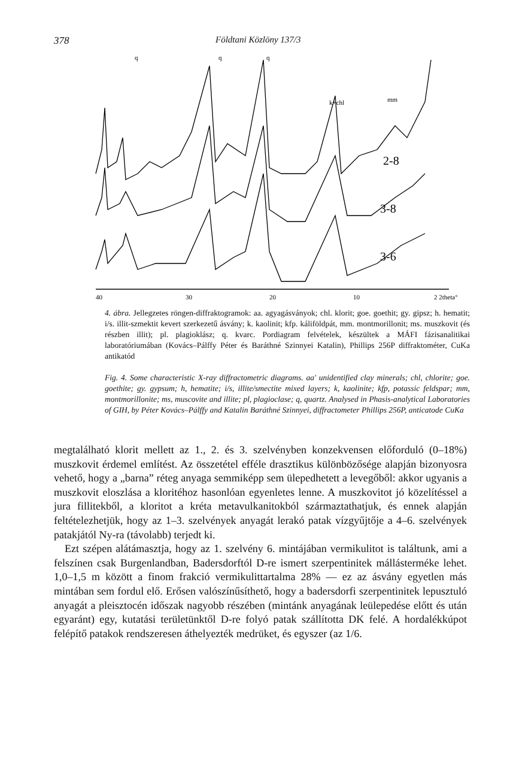378 Földtani Közlöny 137/3
q
q
q
k+chl
mm
2-8
3-8
3-6
40
30
20
10
2 2theta°
4. ábra. Jellegzetes röngen-diffraktogramok: aa. agyagásványok; chl. klorit; goe. goethit; gy. gipsz; h. hematit; i/s. illit-szmektit kevert szerkezetű ásvány; k. kaolinit; kfp. káliföldpát, mm. montmorillonit; ms. muszkovit (és részben illit); pl. plagioklász; q. kvarc. Pordiagram felvételek, készültek a MÁFI fázisanalitikai laboratóriumában (Kovács–Pálffy Péter és Baráthné Szinnyei Katalin), Phillips 256P diffraktométer, CuKa antikatód
Fig. 4. Some characteristic X-ray diffractometric diagrams. aa' unidentified clay minerals; chl, chlorite; goe. goethite; gy. gypsum; h, hematite; i/s, illite/smectite mixed layers; k, kaolinite; kfp, potassic feldspar; mm, montmorillonite; ms, muscovite and illite; pl, plagioclase; q, quartz. Analysed in Phasis-analytical Laboratories of GIH, by Péter Kovács–Pálffy and Katalin Baráthné Szinnyei, diffractometer Phillips 256P, anticatode CuKa
megtalálható klorit mellett az 1., 2. és 3. szelvényben konzekvensen előforduló (0–18%) muszkovit érdemel említést. Az összetétel efféle drasztikus különbözősége alapján bizonyosra vehető, hogy a „barna” réteg anyaga semmiképp sem ülepedhetett a levegőből: akkor ugyanis a muszkovit eloszlása a kloritéhoz hasonlóan egyenletes lenne. A muszkovitot jó közelítéssel a jura fillitekből, a kloritot a kréta metavulkanitokból származtathatjuk, és ennek alapján feltételezhetjük, hogy az 1–3. szelvények anyagát lerakó patak vízgyűjtője a 4–6. szelvények patakjától Ny-ra (távolabb) terjedt ki.
Ezt szépen alátámasztja, hogy az 1. szelvény 6. mintájában vermikulitot is találtunk, ami a felszínen csak Burgenlandban, Badersdorftól D-re ismert szerpentinitek mállásterméke lehet. 1,0–1,5 m között a finom frakció vermikulittartalma 28% — ez az ásvány egyetlen más mintában sem fordul elő. Erősen valószínűsíthető, hogy a badersdorfi szerpentinitek lepusztuló anyagát a pleisztocén időszak nagyobb részében (mintánk anyagának leülepedése előtt és után egyaránt) egy, kutatási területünktől D-re folyó patak szállította DK felé. A hordalékkúpot felépítő patakok rendszeresen áthelyezték medrüket, és egyszer (az 1/6.